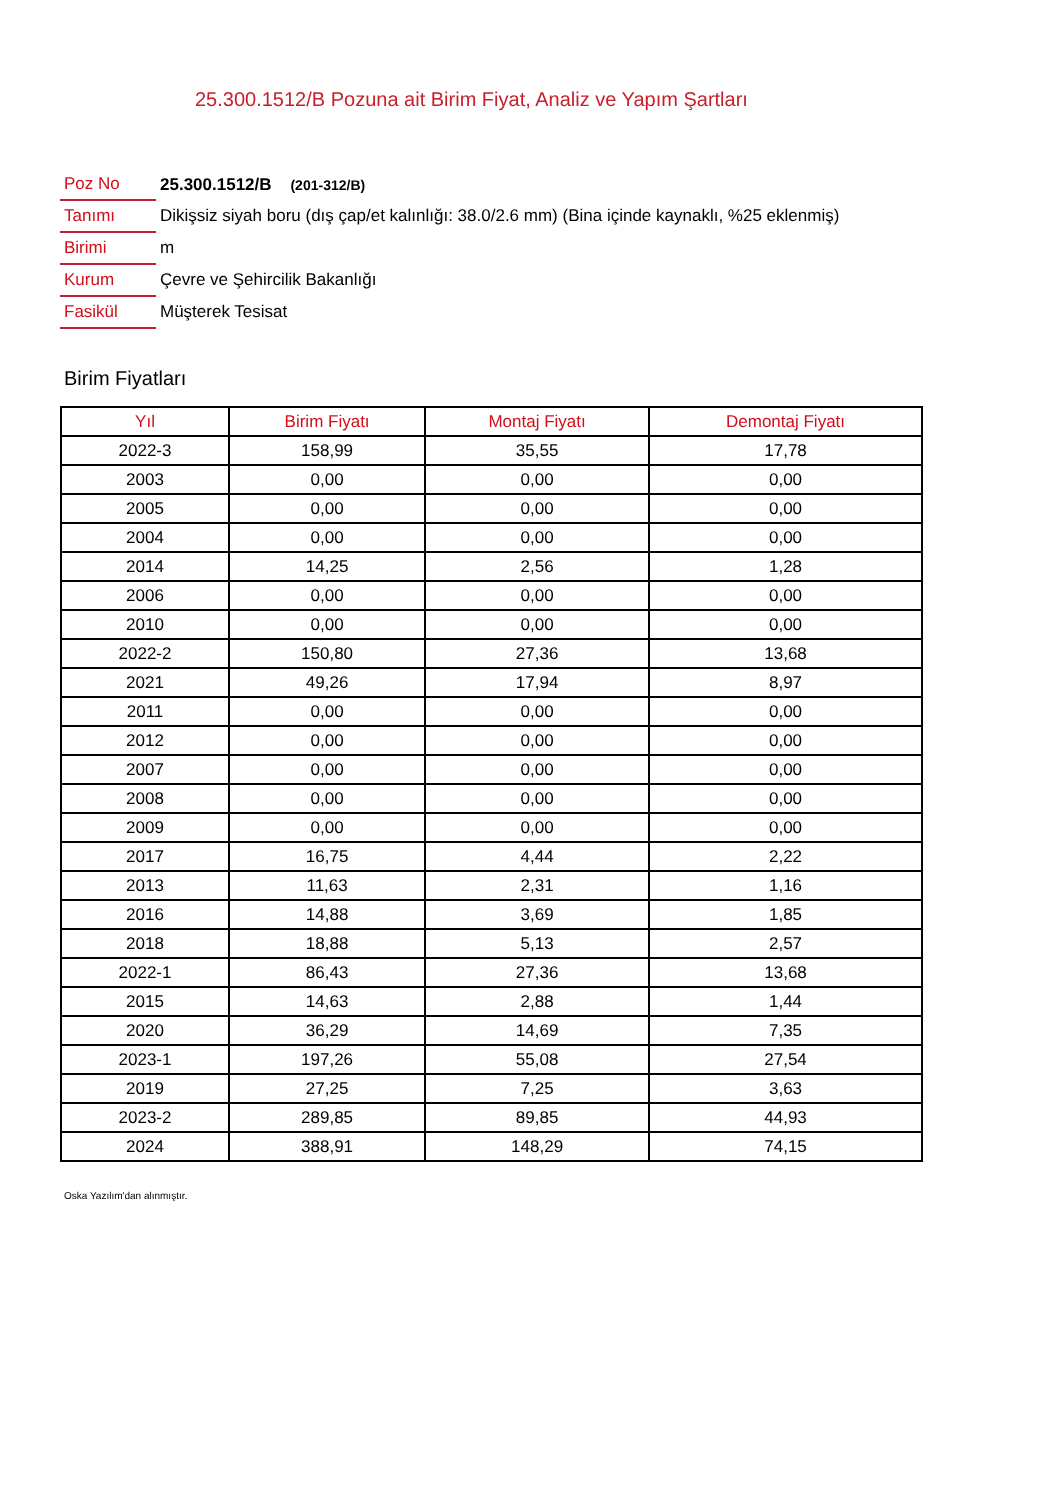25.300.1512/B Pozuna ait Birim Fiyat, Analiz ve Yapım Şartları
| Poz No | 25.300.1512/B (201-312/B) |
| Tanımı | Dikişsiz siyah boru (dış çap/et kalınlığı: 38.0/2.6 mm) (Bina içinde kaynaklı, %25 eklenmiş) |
| Birimi | m |
| Kurum | Çevre ve Şehircilik Bakanlığı |
| Fasikül | Müşterek Tesisat |
Birim Fiyatları
| Yıl | Birim Fiyatı | Montaj Fiyatı | Demontaj Fiyatı |
| --- | --- | --- | --- |
| 2022-3 | 158,99 | 35,55 | 17,78 |
| 2003 | 0,00 | 0,00 | 0,00 |
| 2005 | 0,00 | 0,00 | 0,00 |
| 2004 | 0,00 | 0,00 | 0,00 |
| 2014 | 14,25 | 2,56 | 1,28 |
| 2006 | 0,00 | 0,00 | 0,00 |
| 2010 | 0,00 | 0,00 | 0,00 |
| 2022-2 | 150,80 | 27,36 | 13,68 |
| 2021 | 49,26 | 17,94 | 8,97 |
| 2011 | 0,00 | 0,00 | 0,00 |
| 2012 | 0,00 | 0,00 | 0,00 |
| 2007 | 0,00 | 0,00 | 0,00 |
| 2008 | 0,00 | 0,00 | 0,00 |
| 2009 | 0,00 | 0,00 | 0,00 |
| 2017 | 16,75 | 4,44 | 2,22 |
| 2013 | 11,63 | 2,31 | 1,16 |
| 2016 | 14,88 | 3,69 | 1,85 |
| 2018 | 18,88 | 5,13 | 2,57 |
| 2022-1 | 86,43 | 27,36 | 13,68 |
| 2015 | 14,63 | 2,88 | 1,44 |
| 2020 | 36,29 | 14,69 | 7,35 |
| 2023-1 | 197,26 | 55,08 | 27,54 |
| 2019 | 27,25 | 7,25 | 3,63 |
| 2023-2 | 289,85 | 89,85 | 44,93 |
| 2024 | 388,91 | 148,29 | 74,15 |
Oska Yazılım'dan alınmıştır.